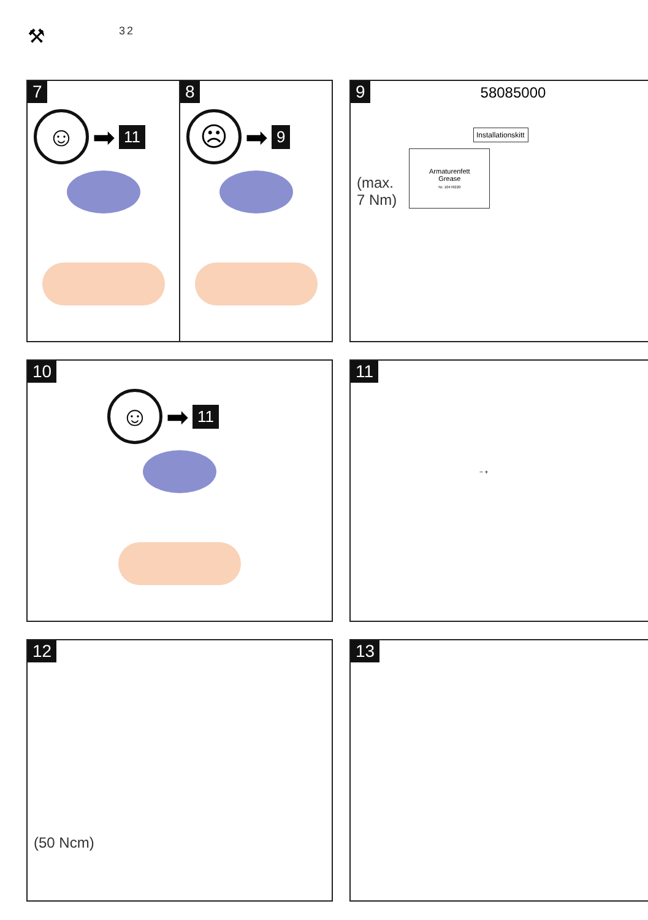⚒ 32
7
☺
➡ 11
8
☹
➡ 9
9 58085000
Installationskitt
(max.
7 Nm)
Armaturenfett
Grease
Nr. 10476220
10
☺
➡ 11
11
− +
12
(50 Ncm)
13